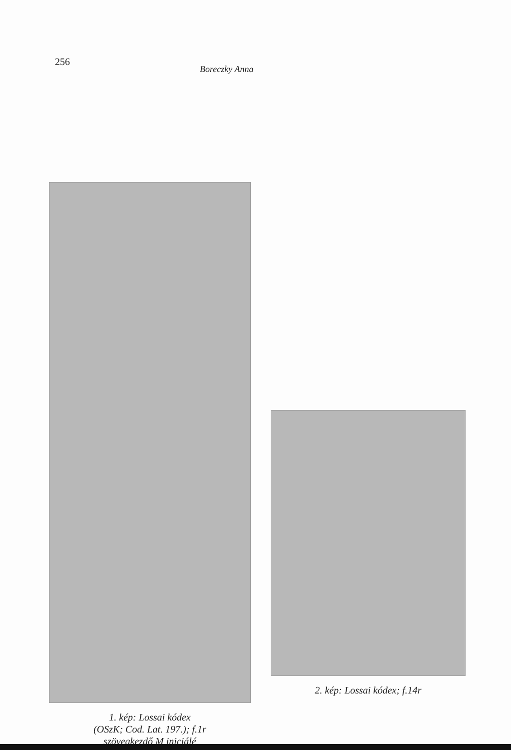256
Boreczky Anna
1. kép: Lossai kódex
(OSzK; Cod. Lat. 197.); f.1r
szövegkezdő M iniciálé
2. kép: Lossai kódex; f.14r